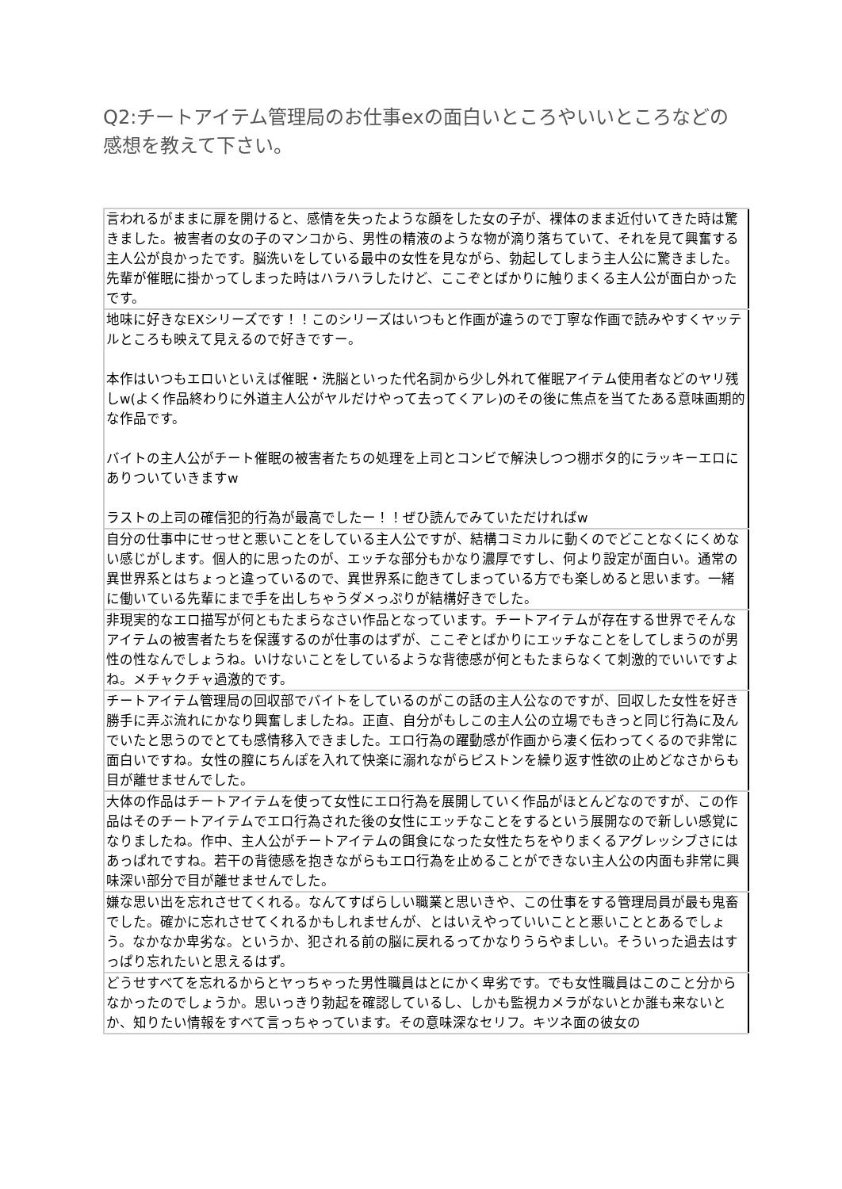Q2:チートアイテム管理局のお仕事exの面白いところやいいところなどの感想を教えて下さい。
| 言われるがままに扉を開けると、感情を失ったような顔をした女の子が、裸体のまま近付いてきた時は驚きました。被害者の女の子のマンコから、男性の精液のような物が滴り落ちていて、それを見て興奮する主人公が良かったです。脳洗いをしている最中の女性を見ながら、勃起してしまう主人公に驚きました。先輩が催眠に掛かってしまった時はハラハラしたけど、ここぞとばかりに触りまくる主人公が面白かったです。 |
| 地味に好きなEXシリーズです！！このシリーズはいつもと作画が違うので丁寧な作画で読みやすくヤッテルところも映えて見えるので好きですー。 本作はいつもエロいといえば催眠・洗脳といった代名詞から少し外れて催眠アイテム使用者などのヤリ残しw(よく作品終わりに外道主人公がヤルだけやって去ってくアレ)のその後に焦点を当てたある意味画期的な作品です。 バイトの主人公がチート催眠の被害者たちの処理を上司とコンビで解決しつつ棚ボタ的にラッキーエロにありついていきますw ラストの上司の確信犯的行為が最高でしたー！！ぜひ読んでみていただければw |
| 自分の仕事中にせっせと悪いことをしている主人公ですが、結構コミカルに動くのでどことなくにくめない感じがします。個人的に思ったのが、エッチな部分もかなり濃厚ですし、何より設定が面白い。通常の異世界系とはちょっと違っているので、異世界系に飽きてしまっている方でも楽しめると思います。一緒に働いている先輩にまで手を出しちゃうダメっぷりが結構好きでした。 |
| 非現実的なエロ描写が何ともたまらなさい作品となっています。チートアイテムが存在する世界でそんなアイテムの被害者たちを保護するのが仕事のはずが、ここぞとばかりにエッチなことをしてしまうのが男性の性なんでしょうね。いけないことをしているような背徳感が何ともたまらなくて刺激的でいいですよね。メチャクチャ過激的です。 |
| チートアイテム管理局の回収部でバイトをしているのがこの話の主人公なのですが、回収した女性を好き勝手に弄ぶ流れにかなり興奮しましたね。正直、自分がもしこの主人公の立場でもきっと同じ行為に及んでいたと思うのでとても感情移入できました。エロ行為の躍動感が作画から凄く伝わってくるので非常に面白いですね。女性の膣にちんぽを入れて快楽に溺れながらピストンを繰り返す性欲の止めどなさからも目が離せませんでした。 |
| 大体の作品はチートアイテムを使って女性にエロ行為を展開していく作品がほとんどなのですが、この作品はそのチートアイテムでエロ行為された後の女性にエッチなことをするという展開なので新しい感覚になりましたね。作中、主人公がチートアイテムの餌食になった女性たちをやりまくるアグレッシブさにはあっぱれですね。若干の背徳感を抱きながらもエロ行為を止めることができない主人公の内面も非常に興味深い部分で目が離せませんでした。 |
| 嫌な思い出を忘れさせてくれる。なんてすばらしい職業と思いきや、この仕事をする管理局員が最も鬼畜でした。確かに忘れさせてくれるかもしれませんが、とはいえやっていいことと悪いこととあるでしょう。なかなか卑劣な。というか、犯される前の脳に戻れるってかなりうらやましい。そういった過去はすっぱり忘れたいと思えるはず。 |
| どうせすべてを忘れるからとヤっちゃった男性職員はとにかく卑劣です。でも女性職員はこのこと分からなかったのでしょうか。思いっきり勃起を確認しているし、しかも監視カメラがないとか誰も来ないとか、知りたい情報をすべて言っちゃっています。その意味深なセリフ。キツネ面の彼女の |